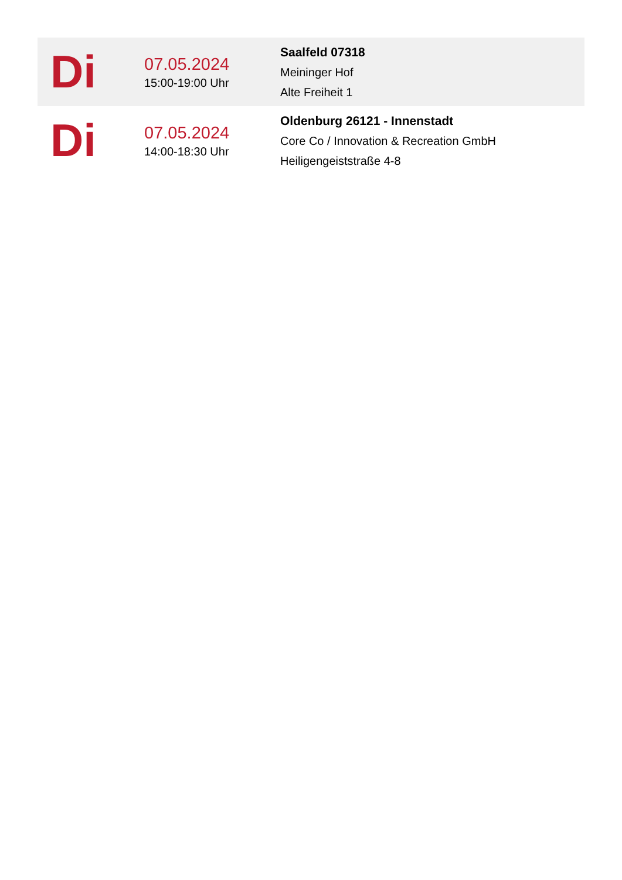| Di | 07.05.2024 15:00-19:00 Uhr | Saalfeld 07318 Meininger Hof Alte Freiheit 1 |
| Di | 07.05.2024 14:00-18:30 Uhr | Oldenburg 26121 - Innenstadt Core Co / Innovation & Recreation GmbH Heiligengeiststraße 4-8 |